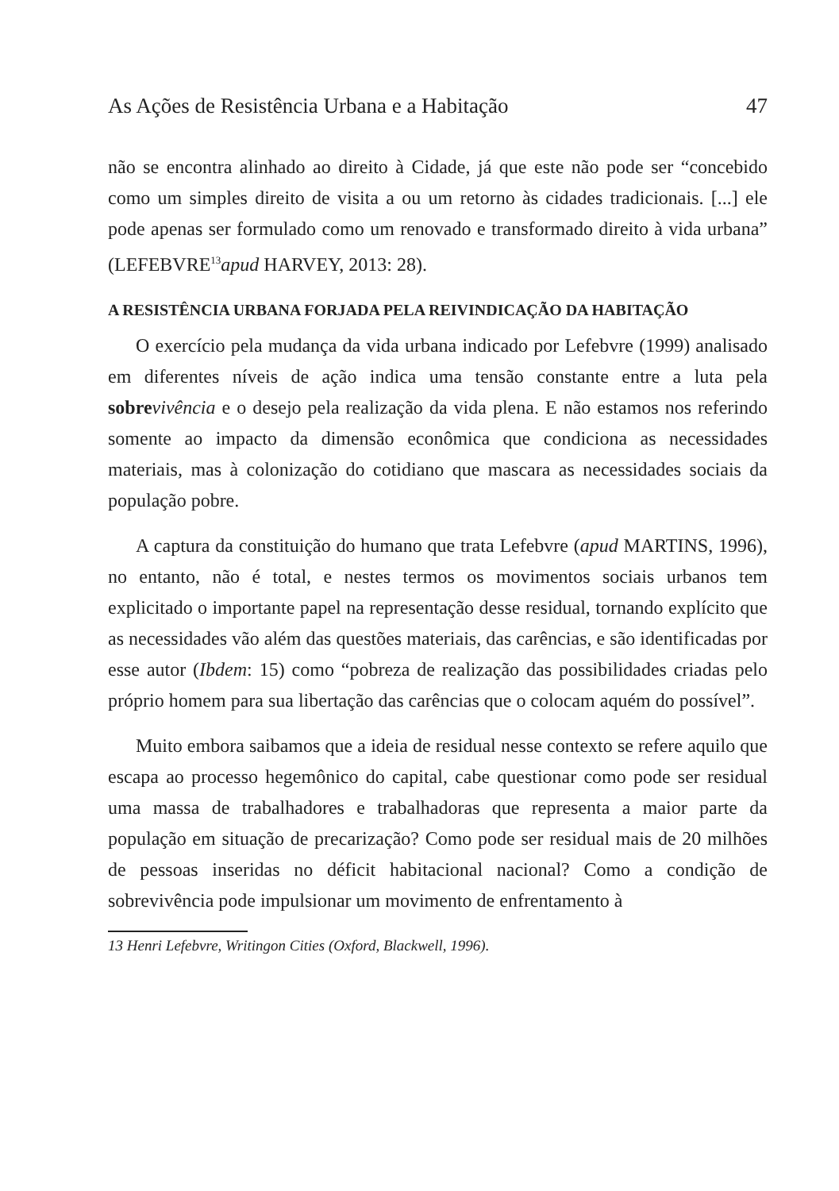As Ações de Resistência Urbana e a Habitação 47
não se encontra alinhado ao direito à Cidade, já que este não pode ser “concebido como um simples direito de visita a ou um retorno às cidades tradicionais. [...] ele pode apenas ser formulado como um renovado e transformado direito à vida urbana” (LEFEBVRE<sup>13</sup>apud HARVEY, 2013: 28).
A RESISTÊNCIA URBANA FORJADA PELA REIVINDICAÇÃO DA HABITAÇÃO
O exercício pela mudança da vida urbana indicado por Lefebvre (1999) analisado em diferentes níveis de ação indica uma tensão constante entre a luta pela sobre vivência e o desejo pela realização da vida plena. E não estamos nos referindo somente ao impacto da dimensão econômica que condiciona as necessidades materiais, mas à colonização do cotidiano que mascara as necessidades sociais da população pobre.
A captura da constituição do humano que trata Lefebvre (apud MARTINS, 1996), no entanto, não é total, e nestes termos os movimentos sociais urbanos tem explicitado o importante papel na representação desse residual, tornando explícito que as necessidades vão além das questões materiais, das carências, e são identificadas por esse autor (Ibdem: 15) como “pobreza de realização das possibilidades criadas pelo próprio homem para sua libertação das carências que o colocam aquém do possível”.
Muito embora saibamos que a ideia de residual nesse contexto se refere aquilo que escapa ao processo hegemônico do capital, cabe questionar como pode ser residual uma massa de trabalhadores e trabalhadoras que representa a maior parte da população em situação de precarização? Como pode ser residual mais de 20 milhões de pessoas inseridas no déficit habitacional nacional? Como a condição de sobrevivência pode impulsionar um movimento de enfrentamento à
13 Henri Lefebvre, Writingon Cities (Oxford, Blackwell, 1996).